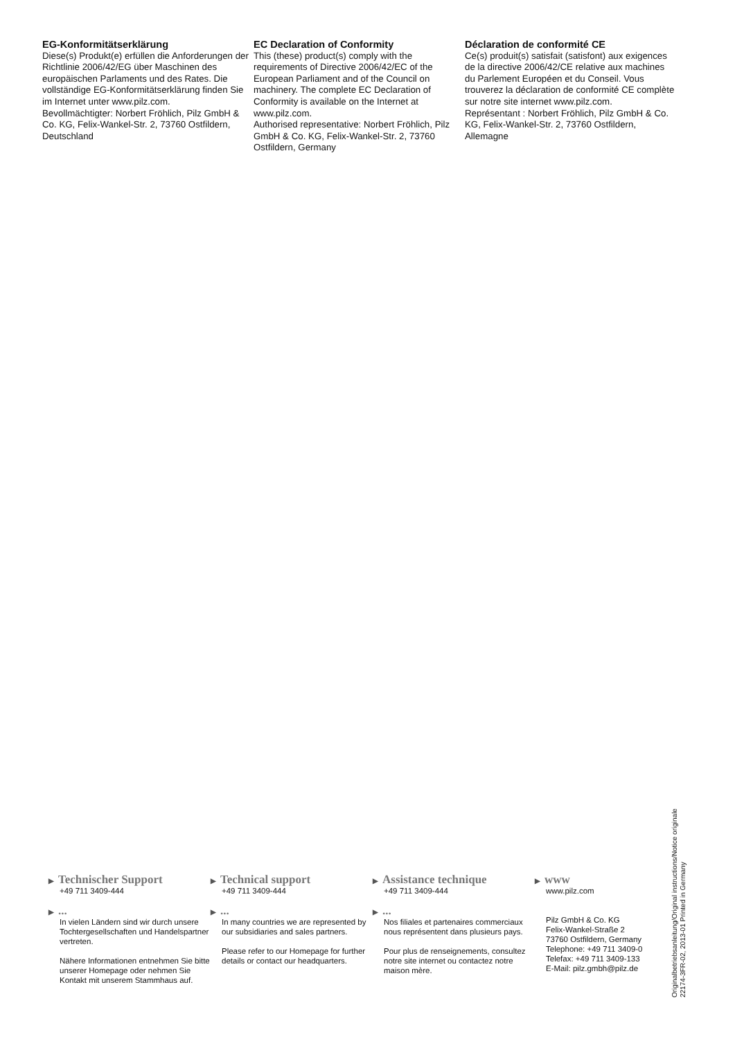EG-Konformitätserklärung
Diese(s) Produkt(e) erfüllen die Anforderungen der Richtlinie 2006/42/EG über Maschinen des europäischen Parlaments und des Rates. Die vollständige EG-Konformitätserklärung finden Sie im Internet unter www.pilz.com.
Bevollmächtigter: Norbert Fröhlich, Pilz GmbH & Co. KG, Felix-Wankel-Str. 2, 73760 Ostfildern, Deutschland
EC Declaration of Conformity
This (these) product(s) comply with the requirements of Directive 2006/42/EC of the European Parliament and of the Council on machinery. The complete EC Declaration of Conformity is available on the Internet at www.pilz.com.
Authorised representative: Norbert Fröhlich, Pilz GmbH & Co. KG, Felix-Wankel-Str. 2, 73760 Ostfildern, Germany
Déclaration de conformité CE
Ce(s) produit(s) satisfait (satisfont) aux exigences de la directive 2006/42/CE relative aux machines du Parlement Européen et du Conseil. Vous trouverez la déclaration de conformité CE complète sur notre site internet www.pilz.com.
Représentant : Norbert Fröhlich, Pilz GmbH & Co. KG, Felix-Wankel-Str. 2, 73760 Ostfildern, Allemagne
▶ Technischer Support
+49 711 3409-444
▶...
In vielen Ländern sind wir durch unsere Tochtergesellschaften und Handelspartner vertreten.
Nähere Informationen entnehmen Sie bitte unserer Homepage oder nehmen Sie Kontakt mit unserem Stammhaus auf.
▶ Technical support
+49 711 3409-444
▶...
In many countries we are represented by our subsidiaries and sales partners.
Please refer to our Homepage for further details or contact our headquarters.
▶ Assistance technique
+49 711 3409-444
▶...
Nos filiales et partenaires commerciaux nous représentent dans plusieurs pays.
Pour plus de renseignements, consultez notre site internet ou contactez notre maison mère.
▶ www
www.pilz.com
Pilz GmbH & Co. KG
Felix-Wankel-Straße 2
73760 Ostfildern, Germany
Telephone: +49 711 3409-0
Telefax: +49 711 3409-133
E-Mail: pilz.gmbh@pilz.de
Originalbetriebsanleitung/Original instructions/Notice originale
22174-3FR-02, 2013-01 Printed in Germany